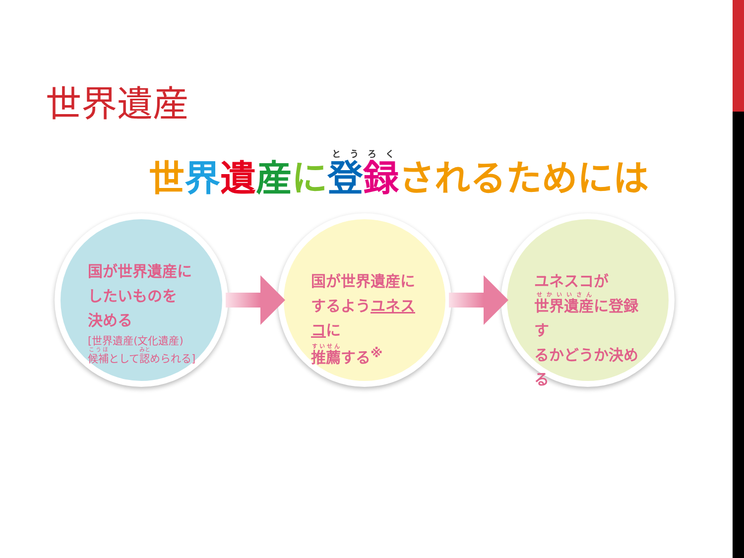世界遺産
世界遺産に登録されるためには
国が世界遺産に
したいものを
決める
[世界遺産(文化遺産)
候補として認められる]
国が世界遺産に
するようユネスコに
推薦する<sup>※</sup>
ユネスコが
世界遺産に登録す
るかどうか決める